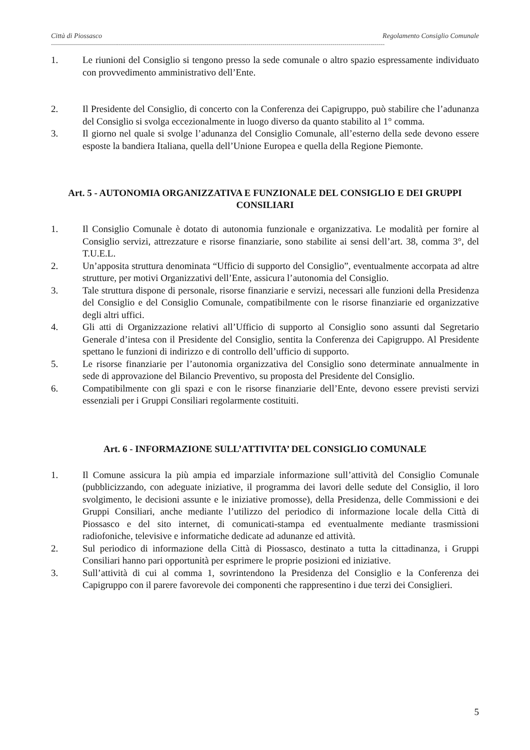Città di Piossasco Regolamento Consiglio Comunale
-----------------------------------------------------------------------------------------------------------------------------------------------------------------------
1. Le riunioni del Consiglio si tengono presso la sede comunale o altro spazio espressamente individuato con provvedimento amministrativo dell’Ente.
2. Il Presidente del Consiglio, di concerto con la Conferenza dei Capigruppo, può stabilire che l’adunanza del Consiglio si svolga eccezionalmente in luogo diverso da quanto stabilito al 1° comma.
3. Il giorno nel quale si svolge l’adunanza del Consiglio Comunale, all’esterno della sede devono essere esposte la bandiera Italiana, quella dell’Unione Europea e quella della Regione Piemonte.
Art. 5 - AUTONOMIA ORGANIZZATIVA E FUNZIONALE DEL CONSIGLIO E DEI GRUPPI CONSILIARI
1. Il Consiglio Comunale è dotato di autonomia funzionale e organizzativa. Le modalità per fornire al Consiglio servizi, attrezzature e risorse finanziarie, sono stabilite ai sensi dell’art. 38, comma 3°, del T.U.E.L.
2. Un’apposita struttura denominata “Ufficio di supporto del Consiglio”, eventualmente accorpata ad altre strutture, per motivi Organizzativi dell’Ente, assicura l’autonomia del Consiglio.
3. Tale struttura dispone di personale, risorse finanziarie e servizi, necessari alle funzioni della Presidenza del Consiglio e del Consiglio Comunale, compatibilmente con le risorse finanziarie ed organizzative degli altri uffici.
4. Gli atti di Organizzazione relativi all’Ufficio di supporto al Consiglio sono assunti dal Segretario Generale d’intesa con il Presidente del Consiglio, sentita la Conferenza dei Capigruppo. Al Presidente spettano le funzioni di indirizzo e di controllo dell’ufficio di supporto.
5. Le risorse finanziarie per l’autonomia organizzativa del Consiglio sono determinate annualmente in sede di approvazione del Bilancio Preventivo, su proposta del Presidente del Consiglio.
6. Compatibilmente con gli spazi e con le risorse finanziarie dell’Ente, devono essere previsti servizi essenziali per i Gruppi Consiliari regolarmente costituiti.
Art. 6 - INFORMAZIONE SULL’ATTIVITA’ DEL CONSIGLIO COMUNALE
1. Il Comune assicura la più ampia ed imparziale informazione sull’attività del Consiglio Comunale (pubblicizzando, con adeguate iniziative, il programma dei lavori delle sedute del Consiglio, il loro svolgimento, le decisioni assunte e le iniziative promosse), della Presidenza, delle Commissioni e dei Gruppi Consiliari, anche mediante l’utilizzo del periodico di informazione locale della Città di Piossasco e del sito internet, di comunicati-stampa ed eventualmente mediante trasmissioni radiofoniche, televisive e informatiche dedicate ad adunanze ed attività.
2. Sul periodico di informazione della Città di Piossasco, destinato a tutta la cittadinanza, i Gruppi Consiliari hanno pari opportunità per esprimere le proprie posizioni ed iniziative.
3. Sull’attività di cui al comma 1, sovrintendono la Presidenza del Consiglio e la Conferenza dei Capigruppo con il parere favorevole dei componenti che rappresentino i due terzi dei Consiglieri.
5